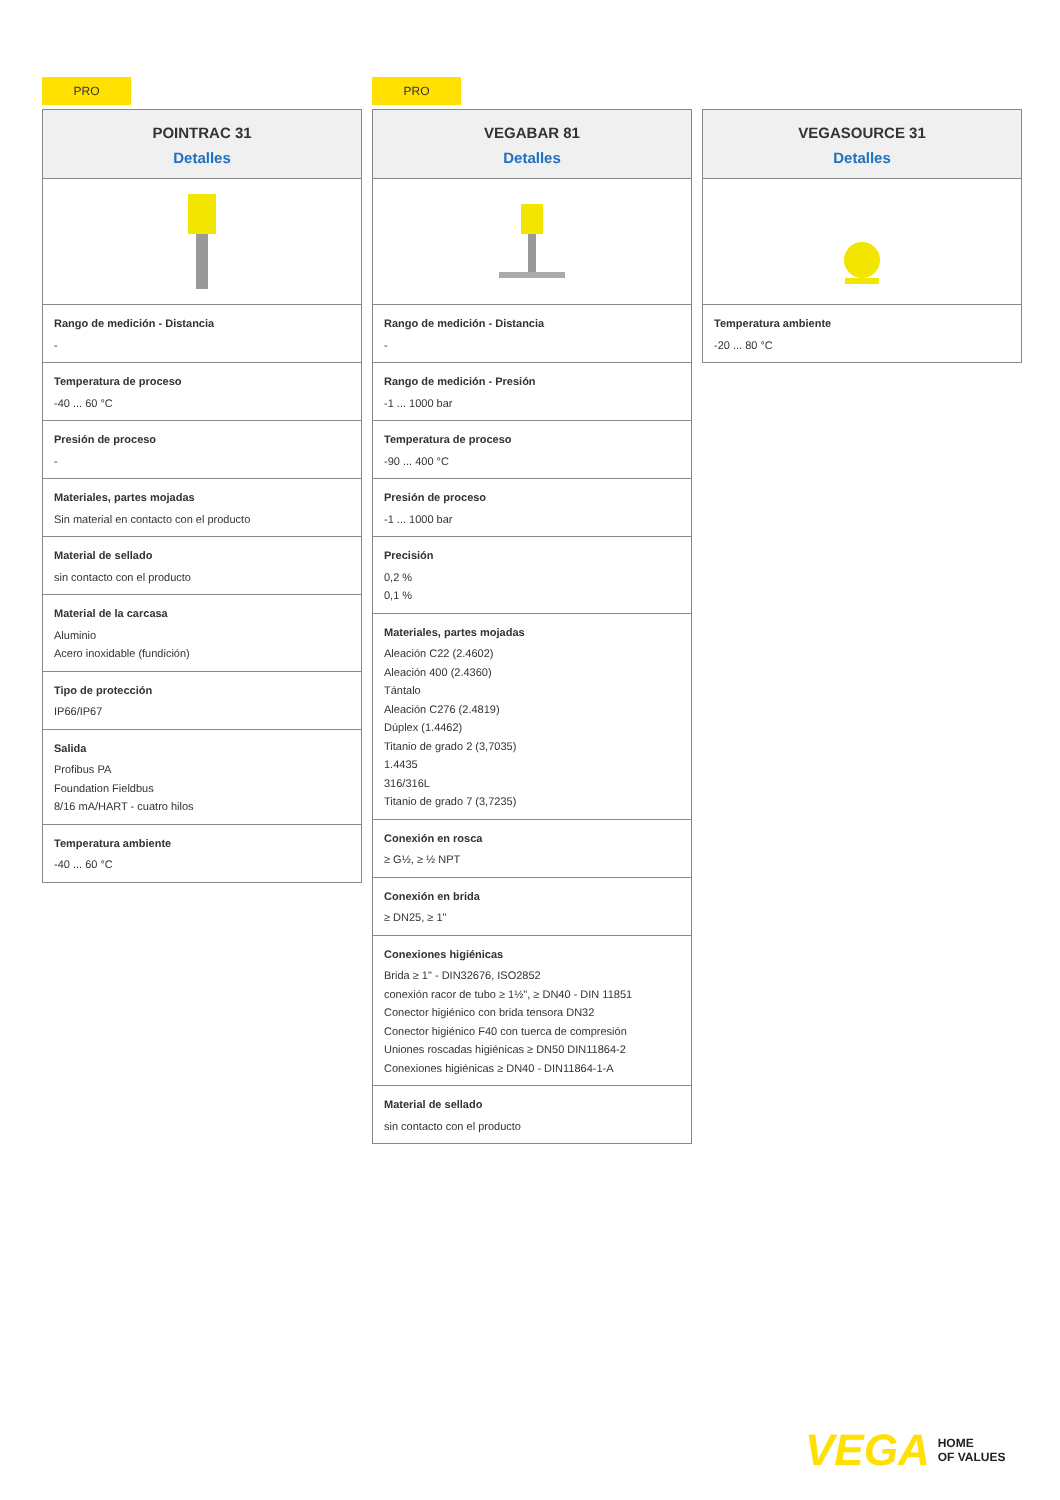PRO
POINTRAC 31
Detalles
Rango de medición - Distancia
-
Temperatura de proceso
-40 ... 60 °C
Presión de proceso
-
Materiales, partes mojadas
Sin material en contacto con el producto
Material de sellado
sin contacto con el producto
Material de la carcasa
Aluminio
Acero inoxidable (fundición)
Tipo de protección
IP66/IP67
Salida
Profibus PA
Foundation Fieldbus
8/16 mA/HART - cuatro hilos
Temperatura ambiente
-40 ... 60 °C
PRO
VEGABAR 81
Detalles
Rango de medición - Distancia
-
Rango de medición - Presión
-1 ... 1000 bar
Temperatura de proceso
-90 ... 400 °C
Presión de proceso
-1 ... 1000 bar
Precisión
0,2 %
0,1 %
Materiales, partes mojadas
Aleación C22 (2.4602)
Aleación 400 (2.4360)
Tántalo
Aleación C276 (2.4819)
Dúplex (1.4462)
Titanio de grado 2 (3,7035)
1.4435
316/316L
Titanio de grado 7 (3,7235)
Conexión en rosca
≥ G½, ≥ ½ NPT
Conexión en brida
≥ DN25, ≥ 1"
Conexiones higiénicas
Brida ≥ 1" - DIN32676, ISO2852
conexión racor de tubo ≥ 1½", ≥ DN40 - DIN 11851
Conector higiénico con brida tensora DN32
Conector higiénico F40 con tuerca de compresión
Uniones roscadas higiénicas ≥ DN50 DIN11864-2
Conexiones higiénicas ≥ DN40 - DIN11864-1-A
Material de sellado
sin contacto con el producto
VEGASOURCE 31
Detalles
Temperatura ambiente
-20 ... 80 °C
VEGA HOME
OF VALUES